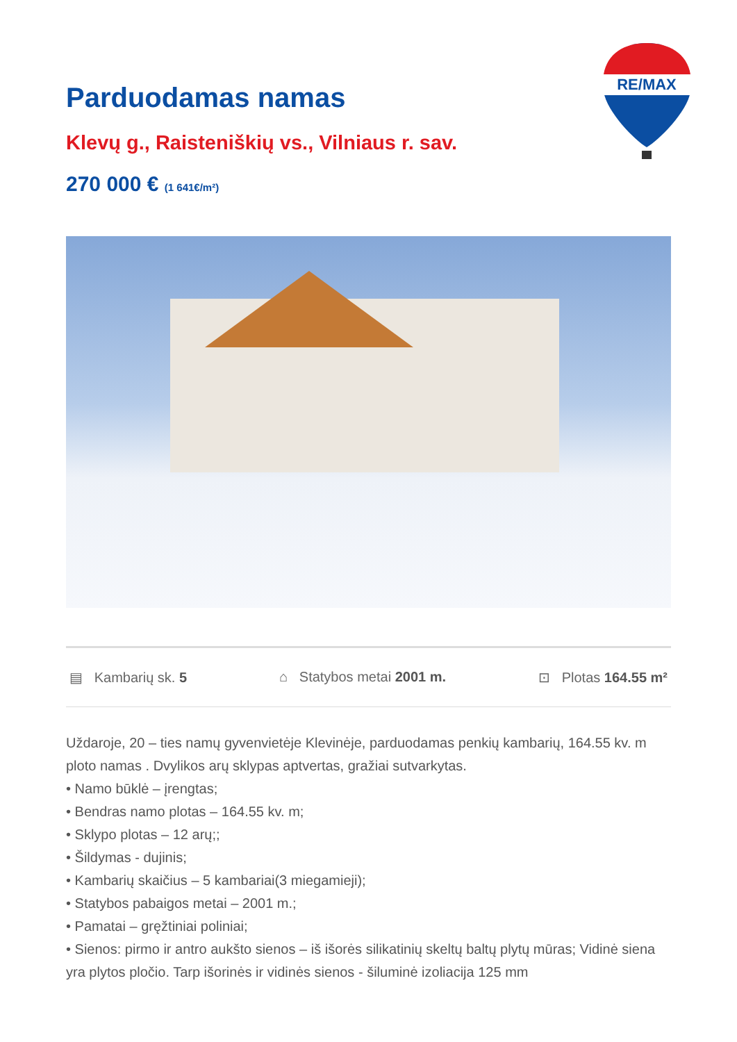RE/MAX
Parduodamas namas
Klevų g., Raisteniškių vs., Vilniaus r. sav.
270 000 € (1 641€/m²)
▤ Kambarių sk. 5 ⌂ Statybos metai 2001 m. ⊡ Plotas 164.55 m²
Uždaroje, 20 – ties namų gyvenvietėje Klevinėje, parduodamas penkių kambarių, 164.55 kv. m ploto namas . Dvylikos arų sklypas aptvertas, gražiai sutvarkytas.
• Namo būklė – įrengtas;
• Bendras namo plotas – 164.55 kv. m;
• Sklypo plotas – 12 arų;;
• Šildymas - dujinis;
• Kambarių skaičius – 5 kambariai(3 miegamieji);
• Statybos pabaigos metai – 2001 m.;
• Pamatai – gręžtiniai poliniai;
• Sienos: pirmo ir antro aukšto sienos – iš išorės silikatinių skeltų baltų plytų mūras; Vidinė siena yra plytos pločio. Tarp išorinės ir vidinės sienos - šiluminė izoliacija 125 mm